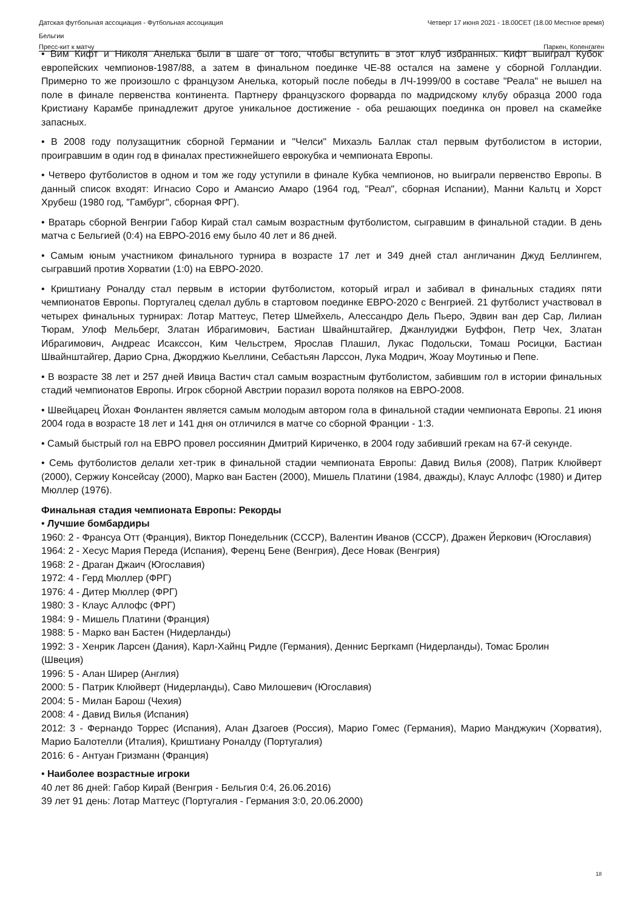Датская футбольная ассоциация - Футбольная ассоциация
Бельгии Четверг 17 июня 2021 - 18.00CET (18.00 Местное время)
Пресс-кит к матчу Паркен, Копенгаген
• Вим Кифт и Николя Анелька были в шаге от того, чтобы вступить в этот клуб избранных. Кифт выиграл Кубок европейских чемпионов-1987/88, а затем в финальном поединке ЧЕ-88 остался на замене у сборной Голландии. Примерно то же произошло с французом Анелька, который после победы в ЛЧ-1999/00 в составе "Реала" не вышел на поле в финале первенства континента. Партнеру французского форварда по мадридскому клубу образца 2000 года Кристиану Карамбе принадлежит другое уникальное достижение - оба решающих поединка он провел на скамейке запасных.
• В 2008 году полузащитник сборной Германии и "Челси" Михаэль Баллак стал первым футболистом в истории, проигравшим в один год в финалах престижнейшего еврокубка и чемпионата Европы.
• Четверо футболистов в одном и том же году уступили в финале Кубка чемпионов, но выиграли первенство Европы. В данный список входят: Игнасио Соро и Амансио Амаро (1964 год, "Реал", сборная Испании), Манни Кальтц и Хорст Хрубеш (1980 год, "Гамбург", сборная ФРГ).
• Вратарь сборной Венгрии Габор Кирай стал самым возрастным футболистом, сыгравшим в финальной стадии. В день матча с Бельгией (0:4) на ЕВРО-2016 ему было 40 лет и 86 дней.
• Самым юным участником финального турнира в возрасте 17 лет и 349 дней стал англичанин Джуд Беллингем, сыгравший против Хорватии (1:0) на ЕВРО-2020.
• Криштиану Роналду стал первым в истории футболистом, который играл и забивал в финальных стадиях пяти чемпионатов Европы. Португалец сделал дубль в стартовом поединке ЕВРО-2020 с Венгрией. 21 футболист участвовал в четырех финальных турнирах: Лотар Маттеус, Петер Шмейхель, Алессандро Дель Пьеро, Эдвин ван дер Сар, Лилиан Тюрам, Улоф Мельберг, Златан Ибрагимович, Бастиан Швайнштайгер, Джанлуиджи Буффон, Петр Чех, Златан Ибрагимович, Андреас Исакссон, Ким Чельстрем, Ярослав Плашил, Лукас Подольски, Томаш Росицки, Бастиан Швайнштайгер, Дарио Срна, Джорджио Кьеллини, Себастьян Ларссон, Лука Модрич, Жоау Моутинью и Пепе.
• В возрасте 38 лет и 257 дней Ивица Вастич стал самым возрастным футболистом, забившим гол в истории финальных стадий чемпионатов Европы. Игрок сборной Австрии поразил ворота поляков на ЕВРО-2008.
• Швейцарец Йохан Фонлантен является самым молодым автором гола в финальной стадии чемпионата Европы. 21 июня 2004 года в возрасте 18 лет и 141 дня он отличился в матче со сборной Франции - 1:3.
• Самый быстрый гол на ЕВРО провел россиянин Дмитрий Кириченко, в 2004 году забивший грекам на 67-й секунде.
• Семь футболистов делали хет-трик в финальной стадии чемпионата Европы: Давид Вилья (2008), Патрик Клюйверт (2000), Сержиу Консейсау (2000), Марко ван Бастен (2000), Мишель Платини (1984, дважды), Клаус Аллофс (1980) и Дитер Мюллер (1976).
Финальная стадия чемпионата Европы: Рекорды
• Лучшие бомбардиры
1960: 2 - Франсуа Отт (Франция), Виктор Понедельник (СССР), Валентин Иванов (СССР), Дражен Йеркович (Югославия)
1964: 2 - Хесус Мария Переда (Испания), Ференц Бене (Венгрия), Десе Новак (Венгрия)
1968: 2 - Драган Джаич (Югославия)
1972: 4 - Герд Мюллер (ФРГ)
1976: 4 - Дитер Мюллер (ФРГ)
1980: 3 - Клаус Аллофс (ФРГ)
1984: 9 - Мишель Платини (Франция)
1988: 5 - Марко ван Бастен (Нидерланды)
1992: 3 - Хенрик Ларсен (Дания), Карл-Хайнц Ридле (Германия), Деннис Бергкамп (Нидерланды), Томас Бролин
(Швеция)
1996: 5 - Алан Ширер (Англия)
2000: 5 - Патрик Клюйверт (Нидерланды), Саво Милошевич (Югославия)
2004: 5 - Милан Барош (Чехия)
2008: 4 - Давид Вилья (Испания)
2012: 3 - Фернандо Торрес (Испания), Алан Дзагоев (Россия), Марио Гомес (Германия), Марио Манджукич (Хорватия), Марио Балотелли (Италия), Криштиану Роналду (Португалия)
2016: 6 - Антуан Гризманн (Франция)
• Наиболее возрастные игроки
40 лет 86 дней: Габор Кирай (Венгрия - Бельгия 0:4, 26.06.2016)
39 лет 91 день: Лотар Маттеус (Португалия - Германия 3:0, 20.06.2000)
18